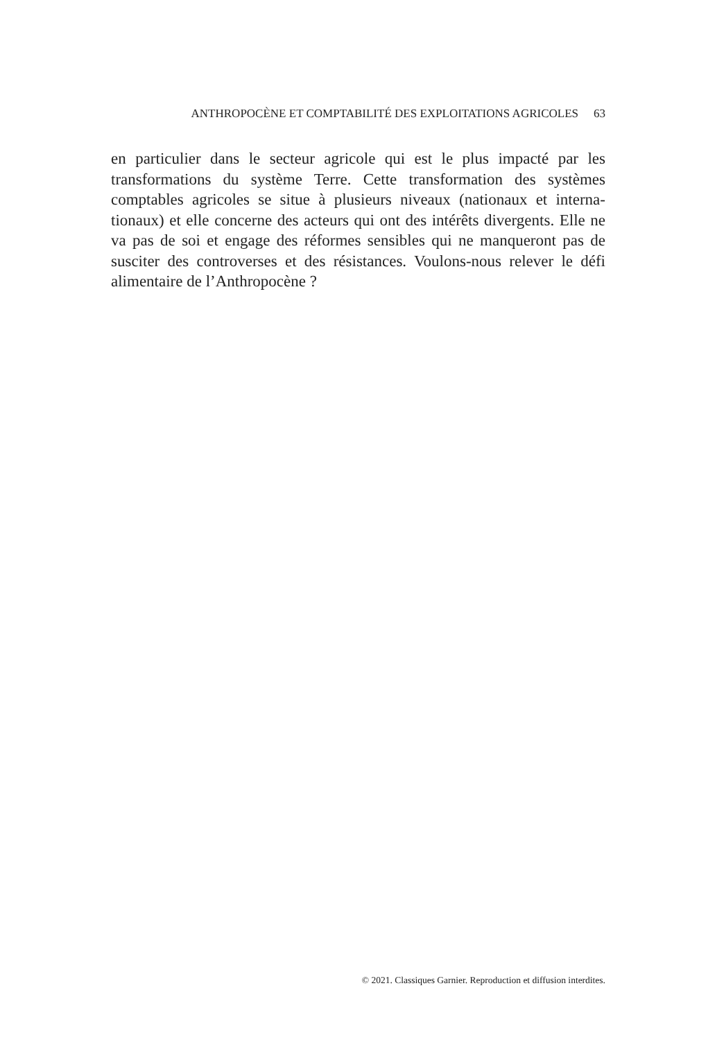ANTHROPOCÈNE ET COMPTABILITÉ DES EXPLOITATIONS AGRICOLES 63
en particulier dans le secteur agricole qui est le plus impacté par les transformations du système Terre. Cette transformation des systèmes comptables agricoles se situe à plusieurs niveaux (nationaux et interna-tionaux) et elle concerne des acteurs qui ont des intérêts divergents. Elle ne va pas de soi et engage des réformes sensibles qui ne manqueront pas de susciter des controverses et des résistances. Voulons-nous relever le défi alimentaire de l’Anthropocène ?
© 2021. Classiques Garnier. Reproduction et diffusion interdites.